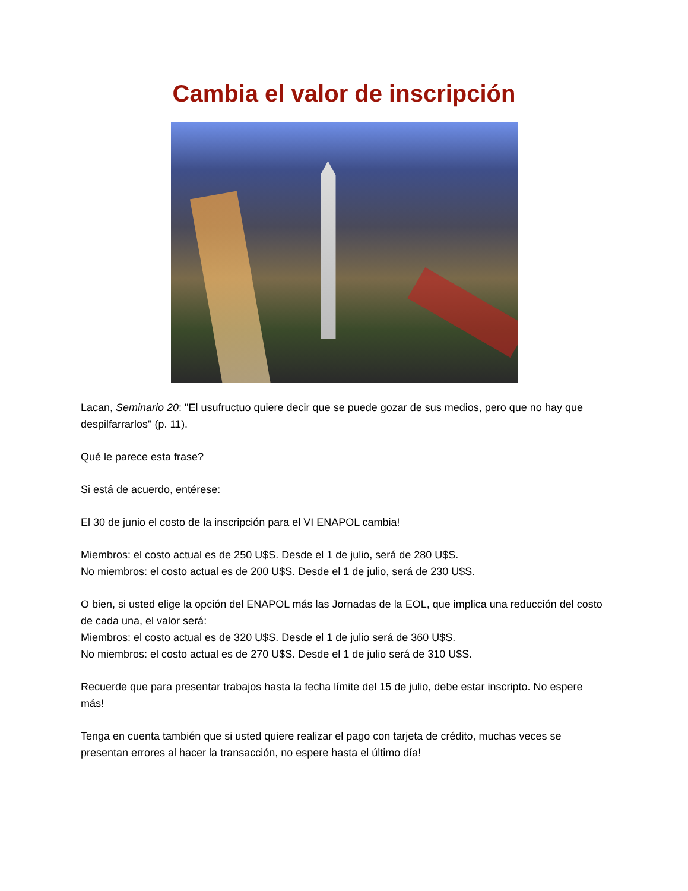Cambia el valor de inscripción
Lacan, Seminario 20: "El usufructuo quiere decir que se puede gozar de sus medios, pero que no hay que despilfarrarlos" (p. 11).
Qué le parece esta frase?
Si está de acuerdo, entérese:
El 30 de junio el costo de la inscripción para el VI ENAPOL cambia!
Miembros: el costo actual es de 250 U$S. Desde el 1 de julio, será de 280 U$S.
No miembros: el costo actual es de 200 U$S. Desde el 1 de julio, será de 230 U$S.
O bien, si usted elige la opción del ENAPOL más las Jornadas de la EOL, que implica una reducción del costo de cada una, el valor será:
Miembros: el costo actual es de 320 U$S. Desde el 1 de julio será de 360 U$S.
No miembros: el costo actual es de 270 U$S. Desde el 1 de julio será de 310 U$S.
Recuerde que para presentar trabajos hasta la fecha límite del 15 de julio, debe estar inscripto. No espere más!
Tenga en cuenta también que si usted quiere realizar el pago con tarjeta de crédito, muchas veces se presentan errores al hacer la transacción, no espere hasta el último día!